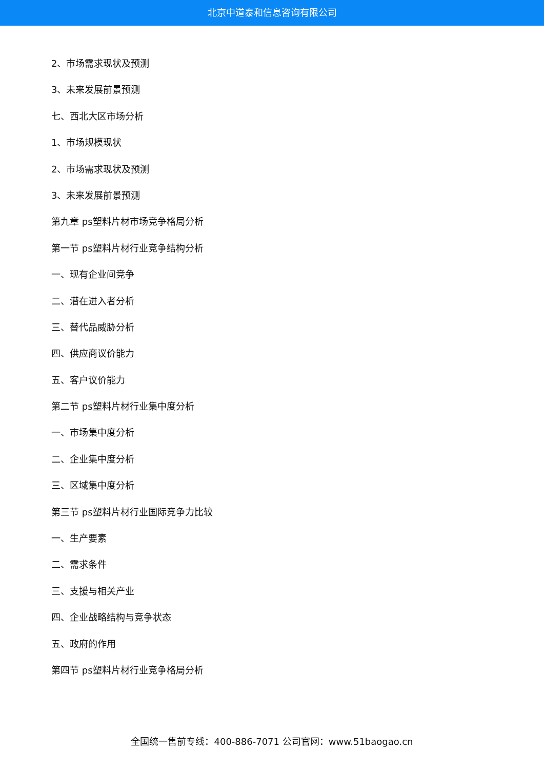北京中道泰和信息咨询有限公司
2、市场需求现状及预测
3、未来发展前景预测
七、西北大区市场分析
1、市场规模现状
2、市场需求现状及预测
3、未来发展前景预测
第九章 ps塑料片材市场竞争格局分析
第一节 ps塑料片材行业竞争结构分析
一、现有企业间竞争
二、潜在进入者分析
三、替代品威胁分析
四、供应商议价能力
五、客户议价能力
第二节 ps塑料片材行业集中度分析
一、市场集中度分析
二、企业集中度分析
三、区域集中度分析
第三节 ps塑料片材行业国际竞争力比较
一、生产要素
二、需求条件
三、支援与相关产业
四、企业战略结构与竞争状态
五、政府的作用
第四节 ps塑料片材行业竞争格局分析
全国统一售前专线：400-886-7071 公司官网：www.51baogao.cn